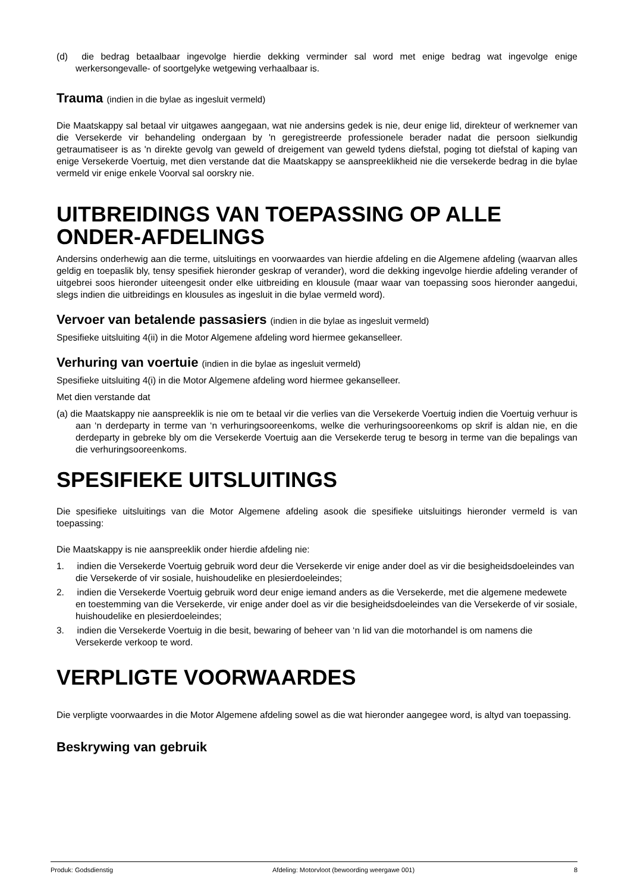(d) die bedrag betaalbaar ingevolge hierdie dekking verminder sal word met enige bedrag wat ingevolge enige werkersongevalle- of soortgelyke wetgewing verhaalbaar is.
Trauma (indien in die bylae as ingesluit vermeld)
Die Maatskappy sal betaal vir uitgawes aangegaan, wat nie andersins gedek is nie, deur enige lid, direkteur of werknemer van die Versekerde vir behandeling ondergaan by 'n geregistreerde professionele berader nadat die persoon sielkundig getraumatiseer is as 'n direkte gevolg van geweld of dreigement van geweld tydens diefstal, poging tot diefstal of kaping van enige Versekerde Voertuig, met dien verstande dat die Maatskappy se aanspreeklikheid nie die versekerde bedrag in die bylae vermeld vir enige enkele Voorval sal oorskry nie.
UITBREIDINGS VAN TOEPASSING OP ALLE ONDER-AFDELINGS
Andersins onderhewig aan die terme, uitsluitings en voorwaardes van hierdie afdeling en die Algemene afdeling (waarvan alles geldig en toepaslik bly, tensy spesifiek hieronder geskrap of verander), word die dekking ingevolge hierdie afdeling verander of uitgebrei soos hieronder uiteengesit onder elke uitbreiding en klousule (maar waar van toepassing soos hieronder aangedui, slegs indien die uitbreidings en klousules as ingesluit in die bylae vermeld word).
Vervoer van betalende passasiers (indien in die bylae as ingesluit vermeld)
Spesifieke uitsluiting 4(ii) in die Motor Algemene afdeling word hiermee gekanselleer.
Verhuring van voertuie (indien in die bylae as ingesluit vermeld)
Spesifieke uitsluiting 4(i) in die Motor Algemene afdeling word hiermee gekanselleer.
Met dien verstande dat
(a) die Maatskappy nie aanspreeklik is nie om te betaal vir die verlies van die Versekerde Voertuig indien die Voertuig verhuur is aan ‘n derdeparty in terme van ‘n verhuringsooreenkoms, welke die verhuringsooreenkoms op skrif is aldan nie, en die derdeparty in gebreke bly om die Versekerde Voertuig aan die Versekerde terug te besorg in terme van die bepalings van die verhuringsooreenkoms.
SPESIFIEKE UITSLUITINGS
Die spesifieke uitsluitings van die Motor Algemene afdeling asook die spesifieke uitsluitings hieronder vermeld is van toepassing:
Die Maatskappy is nie aanspreeklik onder hierdie afdeling nie:
1. indien die Versekerde Voertuig gebruik word deur die Versekerde vir enige ander doel as vir die besigheidsdoeleindes van die Versekerde of vir sosiale, huishoudelike en plesierdoeleindes;
2. indien die Versekerde Voertuig gebruik word deur enige iemand anders as die Versekerde, met die algemene medewete en toestemming van die Versekerde, vir enige ander doel as vir die besigheidsdoeleindes van die Versekerde of vir sosiale, huishoudelike en plesierdoeleindes;
3. indien die Versekerde Voertuig in die besit, bewaring of beheer van ‘n lid van die motorhandel is om namens die Versekerde verkoop te word.
VERPLIGTE VOORWAARDES
Die verpligte voorwaardes in die Motor Algemene afdeling sowel as die wat hieronder aangegee word, is altyd van toepassing.
Beskrywing van gebruik
Produk: Godsdienstig Afdeling: Motorvloot (bewoording weergawe 001) 8